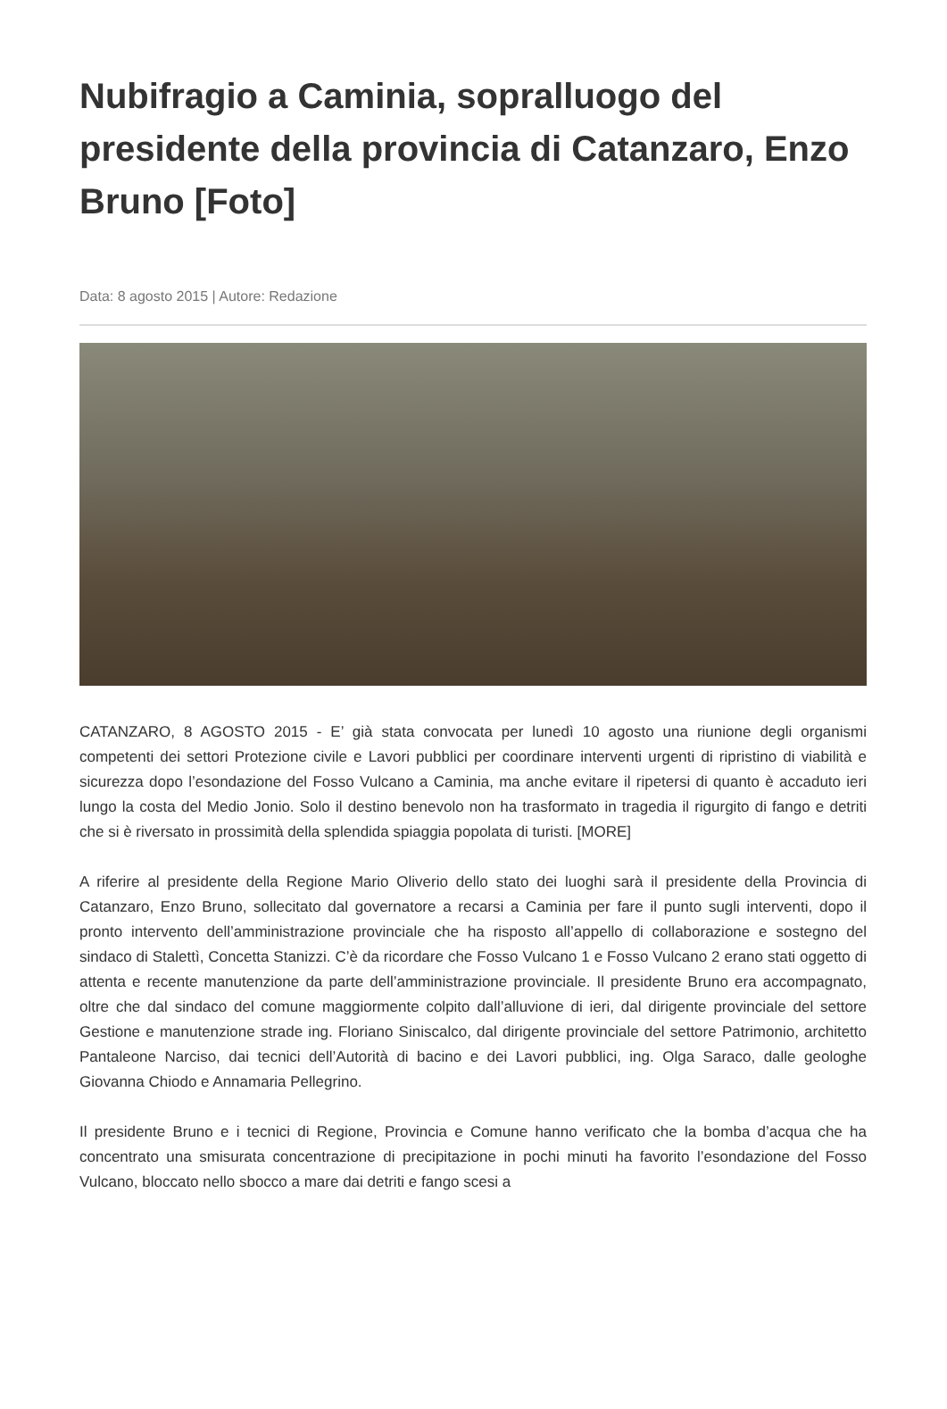Nubifragio a Caminia, sopralluogo del presidente della provincia di Catanzaro, Enzo Bruno [Foto]
Data: 8 agosto 2015 | Autore: Redazione
CATANZARO, 8 AGOSTO 2015 - E’ già stata convocata per lunedì 10 agosto una riunione degli organismi competenti dei settori Protezione civile e Lavori pubblici per coordinare interventi urgenti di ripristino di viabilità e sicurezza dopo l’esondazione del Fosso Vulcano a Caminia, ma anche evitare il ripetersi di quanto è accaduto ieri lungo la costa del Medio Jonio. Solo il destino benevolo non ha trasformato in tragedia il rigurgito di fango e detriti che si è riversato in prossimità della splendida spiaggia popolata di turisti. [MORE]
A riferire al presidente della Regione Mario Oliverio dello stato dei luoghi sarà il presidente della Provincia di Catanzaro, Enzo Bruno, sollecitato dal governatore a recarsi a Caminia per fare il punto sugli interventi, dopo il pronto intervento dell’amministrazione provinciale che ha risposto all’appello di collaborazione e sostegno del sindaco di Stalettì, Concetta Stanizzi. C’è da ricordare che Fosso Vulcano 1 e Fosso Vulcano 2 erano stati oggetto di attenta e recente manutenzione da parte dell’amministrazione provinciale. Il presidente Bruno era accompagnato, oltre che dal sindaco del comune maggiormente colpito dall’alluvione di ieri, dal dirigente provinciale del settore Gestione e manutenzione strade ing. Floriano Siniscalco, dal dirigente provinciale del settore Patrimonio, architetto Pantaleone Narciso, dai tecnici dell’Autorità di bacino e dei Lavori pubblici, ing. Olga Saraco, dalle geologhe Giovanna Chiodo e Annamaria Pellegrino.
Il presidente Bruno e i tecnici di Regione, Provincia e Comune hanno verificato che la bomba d’acqua che ha concentrato una smisurata concentrazione di precipitazione in pochi minuti ha favorito l’esondazione del Fosso Vulcano, bloccato nello sbocco a mare dai detriti e fango scesi a